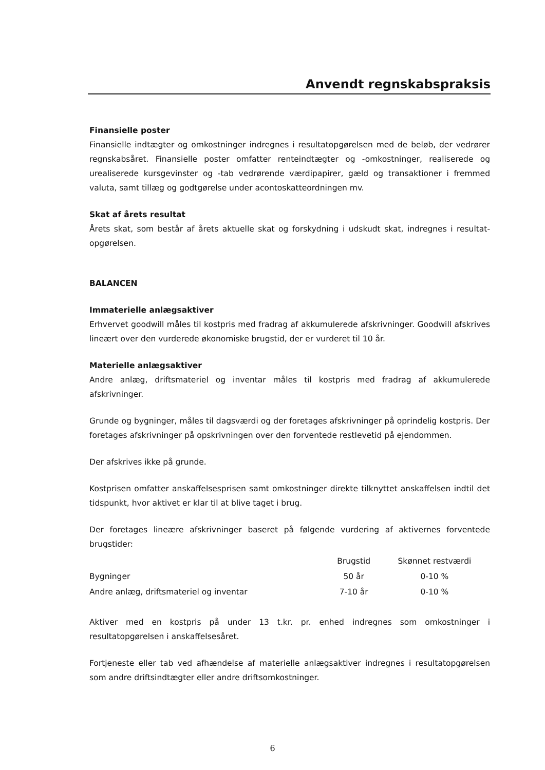Anvendt regnskabspraksis
Finansielle poster
Finansielle indtægter og omkostninger indregnes i resultatopgørelsen med de beløb, der vedrører regnskabsåret. Finansielle poster omfatter renteindtægter og -omkostninger, realiserede og urealiserede kursgevinster og -tab vedrørende værdipapirer, gæld og transaktioner i fremmed valuta, samt tillæg og godtgørelse under acontoskatteordningen mv.
Skat af årets resultat
Årets skat, som består af årets aktuelle skat og forskydning i udskudt skat, indregnes i resultat-opgørelsen.
BALANCEN
Immaterielle anlægsaktiver
Erhvervet goodwill måles til kostpris med fradrag af akkumulerede afskrivninger. Goodwill afskrives lineært over den vurderede økonomiske brugstid, der er vurderet til 10 år.
Materielle anlægsaktiver
Andre anlæg, driftsmateriel og inventar måles til kostpris med fradrag af akkumulerede afskrivninger.
Grunde og bygninger, måles til dagsværdi og der foretages afskrivninger på oprindelig kostpris. Der foretages afskrivninger på opskrivningen over den forventede restlevetid på ejendommen.
Der afskrives ikke på grunde.
Kostprisen omfatter anskaffelsesprisen samt omkostninger direkte tilknyttet anskaffelsen indtil det tidspunkt, hvor aktivet er klar til at blive taget i brug.
Der foretages lineære afskrivninger baseret på følgende vurdering af aktivernes forventede brugstider:
| | Brugstid | Skønnet restværdi |
| --- | --- | --- |
| Bygninger | 50 år | 0-10 % |
| Andre anlæg, driftsmateriel og inventar | 7-10 år | 0-10 % |
Aktiver med en kostpris på under 13 t.kr. pr. enhed indregnes som omkostninger i resultatopgørelsen i anskaffelsesåret.
Fortjeneste eller tab ved afhændelse af materielle anlægsaktiver indregnes i resultatopgørelsen som andre driftsindtægter eller andre driftsomkostninger.
6